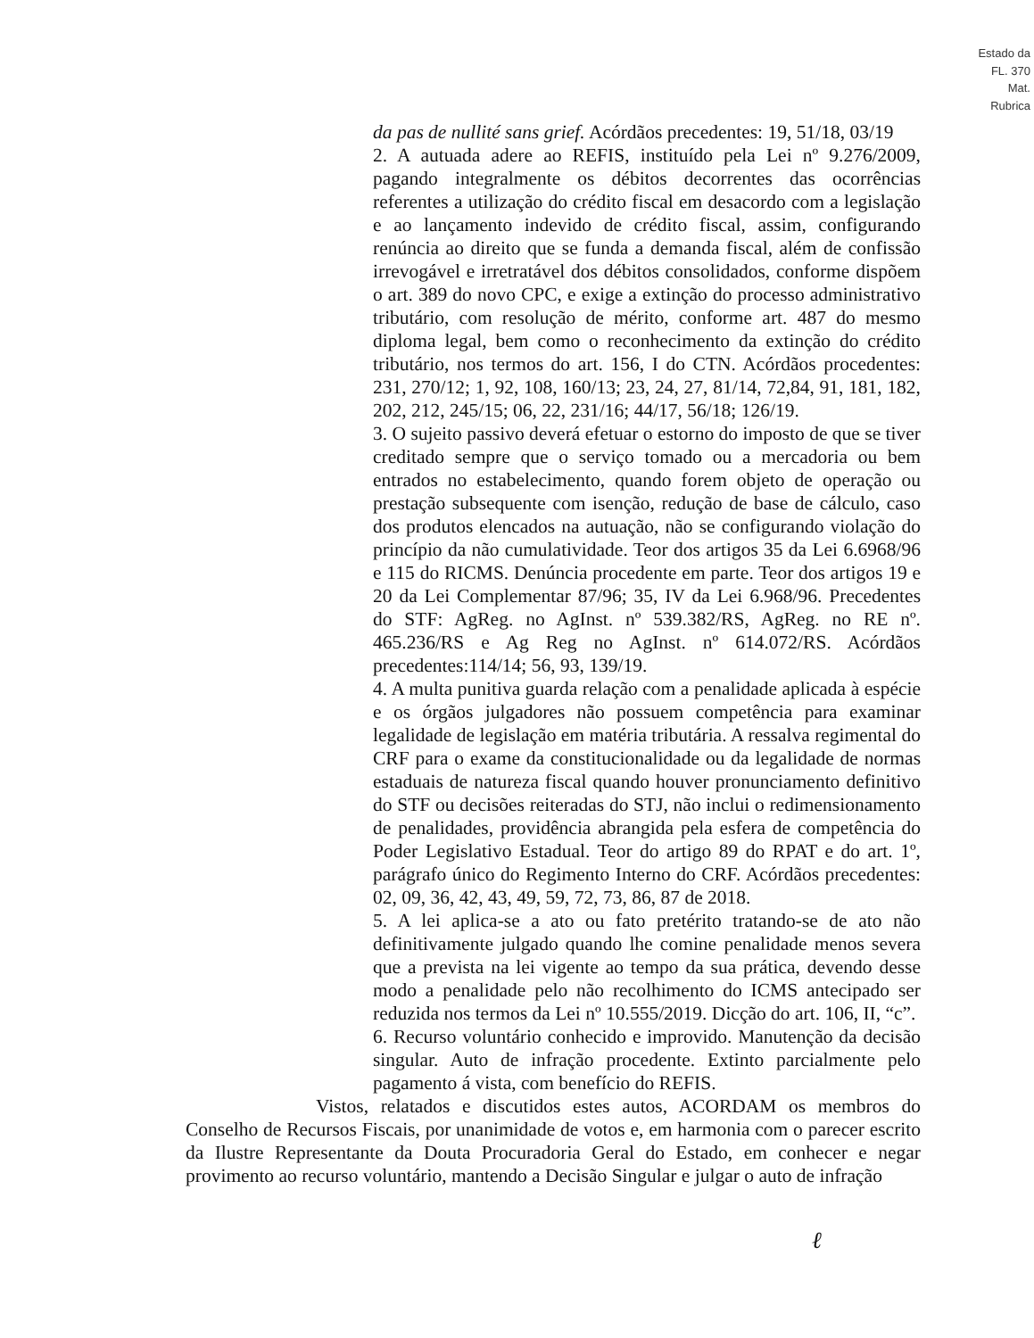Estado da
FL. 370
Mat.
Rubrica
da pas de nullité sans grief. Acórdãos precedentes: 19, 51/18, 03/19
2. A autuada adere ao REFIS, instituído pela Lei nº 9.276/2009, pagando integralmente os débitos decorrentes das ocorrências referentes a utilização do crédito fiscal em desacordo com a legislação e ao lançamento indevido de crédito fiscal, assim, configurando renúncia ao direito que se funda a demanda fiscal, além de confissão irrevogável e irretratável dos débitos consolidados, conforme dispõem o art. 389 do novo CPC, e exige a extinção do processo administrativo tributário, com resolução de mérito, conforme art. 487 do mesmo diploma legal, bem como o reconhecimento da extinção do crédito tributário, nos termos do art. 156, I do CTN. Acórdãos procedentes: 231, 270/12; 1, 92, 108, 160/13; 23, 24, 27, 81/14, 72,84, 91, 181, 182, 202, 212, 245/15; 06, 22, 231/16; 44/17, 56/18; 126/19.
3. O sujeito passivo deverá efetuar o estorno do imposto de que se tiver creditado sempre que o serviço tomado ou a mercadoria ou bem entrados no estabelecimento, quando forem objeto de operação ou prestação subsequente com isenção, redução de base de cálculo, caso dos produtos elencados na autuação, não se configurando violação do princípio da não cumulatividade. Teor dos artigos 35 da Lei 6.6968/96 e 115 do RICMS. Denúncia procedente em parte. Teor dos artigos 19 e 20 da Lei Complementar 87/96; 35, IV da Lei 6.968/96. Precedentes do STF: AgReg. no AgInst. nº 539.382/RS, AgReg. no RE nº. 465.236/RS e Ag Reg no AgInst. nº 614.072/RS. Acórdãos precedentes:114/14; 56, 93, 139/19.
4. A multa punitiva guarda relação com a penalidade aplicada à espécie e os órgãos julgadores não possuem competência para examinar legalidade de legislação em matéria tributária. A ressalva regimental do CRF para o exame da constitucionalidade ou da legalidade de normas estaduais de natureza fiscal quando houver pronunciamento definitivo do STF ou decisões reiteradas do STJ, não inclui o redimensionamento de penalidades, providência abrangida pela esfera de competência do Poder Legislativo Estadual. Teor do artigo 89 do RPAT e do art. 1º, parágrafo único do Regimento Interno do CRF. Acórdãos precedentes: 02, 09, 36, 42, 43, 49, 59, 72, 73, 86, 87 de 2018.
5. A lei aplica-se a ato ou fato pretérito tratando-se de ato não definitivamente julgado quando lhe comine penalidade menos severa que a prevista na lei vigente ao tempo da sua prática, devendo desse modo a penalidade pelo não recolhimento do ICMS antecipado ser reduzida nos termos da Lei nº 10.555/2019. Dicção do art. 106, II, “c”.
6. Recurso voluntário conhecido e improvido. Manutenção da decisão singular. Auto de infração procedente. Extinto parcialmente pelo pagamento á vista, com benefício do REFIS.
Vistos, relatados e discutidos estes autos, ACORDAM os membros do Conselho de Recursos Fiscais, por unanimidade de votos e, em harmonia com o parecer escrito da Ilustre Representante da Douta Procuradoria Geral do Estado, em conhecer e negar provimento ao recurso voluntário, mantendo a Decisão Singular e julgar o auto de infração
ℓ